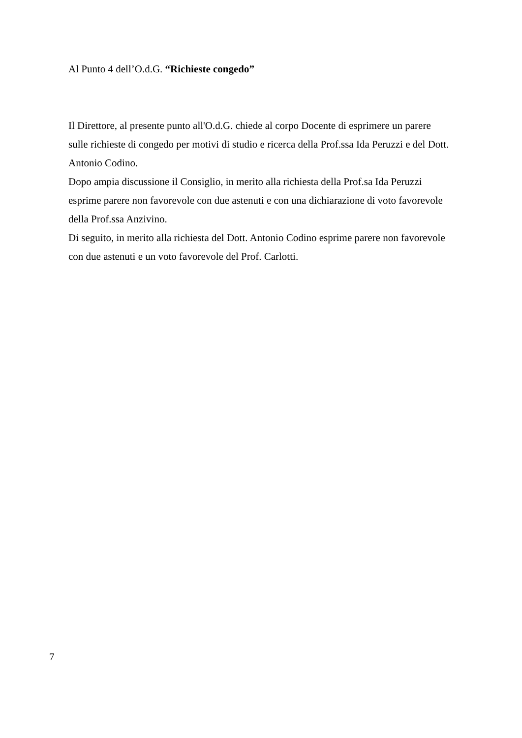Al Punto 4 dell’O.d.G. “Richieste congedo”
Il Direttore, al presente punto all'O.d.G. chiede al corpo Docente di esprimere un parere sulle richieste di congedo per motivi di studio e ricerca della Prof.ssa Ida Peruzzi e del Dott. Antonio Codino.
Dopo ampia discussione il Consiglio, in merito alla richiesta della Prof.sa Ida Peruzzi esprime parere non favorevole con due astenuti e con una dichiarazione di voto favorevole della Prof.ssa Anzivino.
Di seguito, in merito alla richiesta del Dott. Antonio Codino esprime parere non favorevole con due astenuti e un voto favorevole del Prof. Carlotti.
7